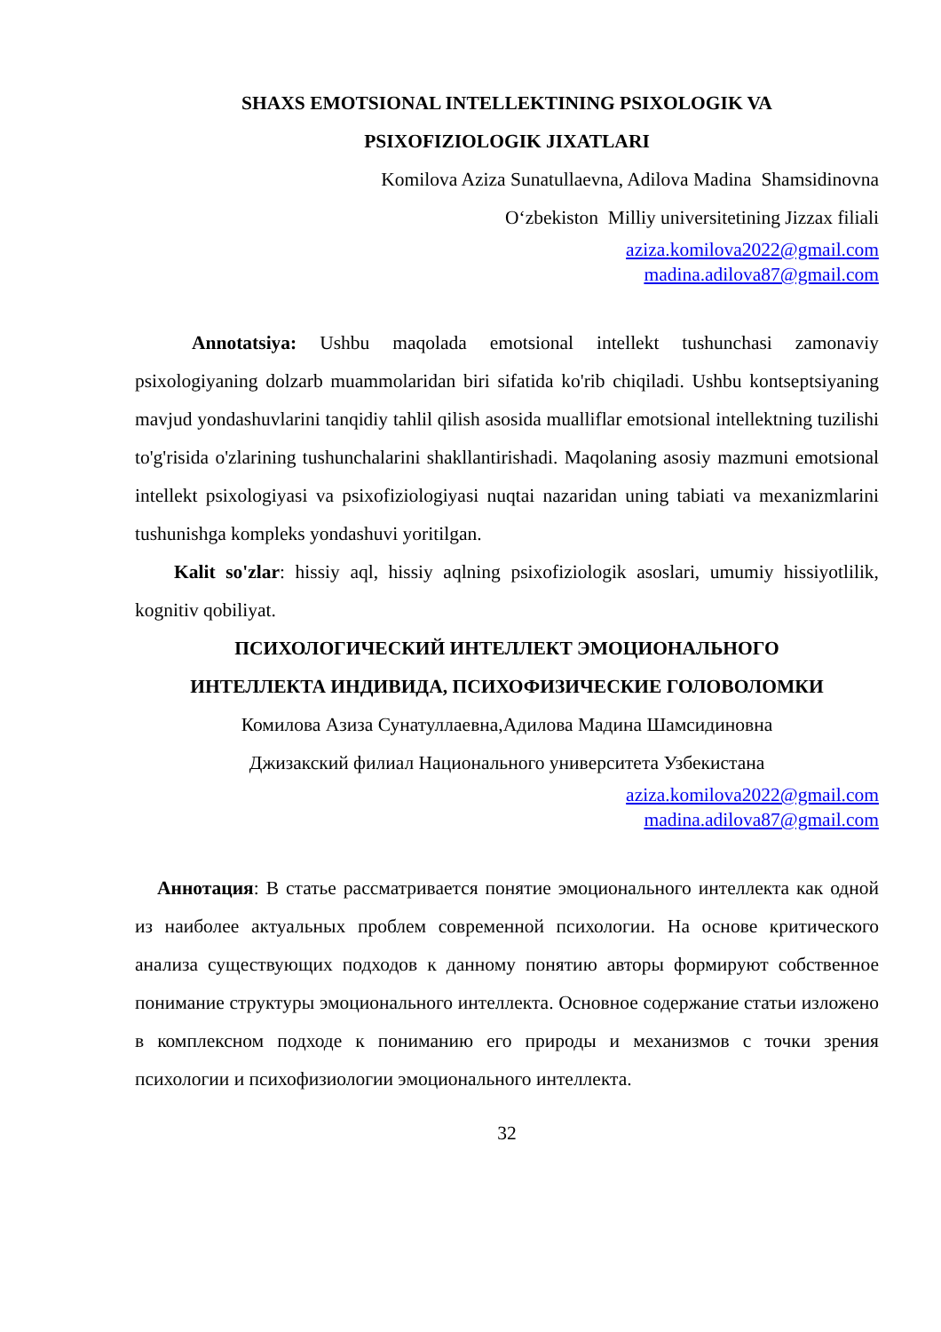SHAXS EMOTSIONAL INTELLEKTINING PSIXOLOGIK VA
PSIXOFIZIOLOGIK JIXATLARI
Komilova Aziza Sunatullaevna, Adilova Madina Shamsidinovna
O‘zbekiston Milliy universitetining Jizzax filiali
aziza.komilova2022@gmail.com
madina.adilova87@gmail.com
Annotatsiya: Ushbu maqolada emotsional intellekt tushunchasi zamonaviy psixologiyaning dolzarb muammolaridan biri sifatida ko'rib chiqiladi. Ushbu kontseptsiyaning mavjud yondashuvlarini tanqidiy tahlil qilish asosida mualliflar emotsional intellektning tuzilishi to'g'risida o'zlarining tushunchalarini shakllantirishadi. Maqolaning asosiy mazmuni emotsional intellekt psixologiyasi va psixofiziologiyasi nuqtai nazaridan uning tabiati va mexanizmlarini tushunishga kompleks yondashuvi yoritilgan.
Kalit so'zlar: hissiy aql, hissiy aqlning psixofiziologik asoslari, umumiy hissiyotlilik, kognitiv qobiliyat.
ПСИХОЛОГИЧЕСКИЙ ИНТЕЛЛЕКТ ЭМОЦИОНАЛЬНОГО
ИНТЕЛЛЕКТА ИНДИВИДА, ПСИХОФИЗИЧЕСКИЕ ГОЛОВОЛОМКИ
Комилова Азиза Сунатуллаевна,Адилова Мадина Шамсидиновна
Джизакский филиал Национального университета Узбекистана
aziza.komilova2022@gmail.com
madina.adilova87@gmail.com
Аннотация: В статье рассматривается понятие эмоционального интеллекта как одной из наиболее актуальных проблем современной психологии. На основе критического анализа существующих подходов к данному понятию авторы формируют собственное понимание структуры эмоционального интеллекта. Основное содержание статьи изложено в комплексном подходе к пониманию его природы и механизмов с точки зрения психологии и психофизиологии эмоционального интеллекта.
32